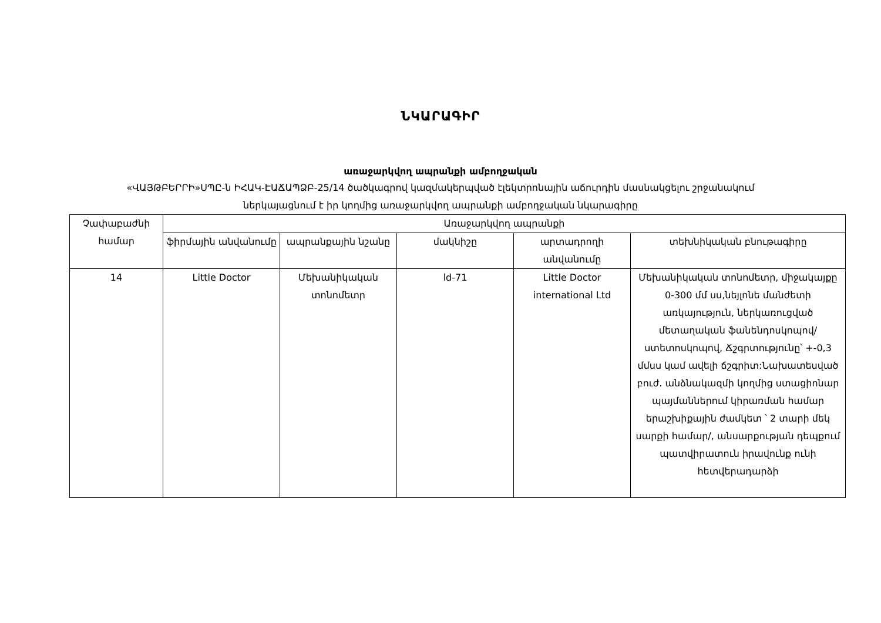ՆԿԱՐԱԳԻՐ
առաջարկվող ապրանքի ամբողջական
«ՎԱՅԹԲԵՐՐԻ»ՍՊԸ-ն ԻՀԱԿ-ԷԱՃԱՊՁԲ-25/14 ծածկագրով կազմակերպված էլեկտրոնային աճուրդին մասնակցելու շրջանակում
ներկայացնում է իր կողմից առաջարկվող ապրանքի ամբողջական նկարագիրը
| Չափաբաժնի համար | Առաջարկվող ապրանքի | | | | |
| --- | --- | --- | --- | --- | --- |
| | ֆիրմային անվանումը | ապրանքային նշանը | մակնիշը | արտադրողի անվանումը | տեխնիկական բնութագիրը |
| 14 | Little Doctor | Մեխանիկական տոնոմետր | ld-71 | Little Doctor international Ltd | Մեխանիկական տոնոմետր, միջակայքը 0-300 մմ սս,նեյլոնե մանժետի առկայություն, ներկառուցված մետաղական ֆանենդոսկոպով/ ստետոսկոպով, Ճշգրտությունը՝ +-0,3 մմսս կամ ավելի ճշգրիտ:Նախատեսված բուժ. անձնակազմի կողմից ստացիոնար պայմաններում կիրառման համար երաշխիքային ժամկետ ՝ 2 տարի մեկ սարքի համար/, անսարքության դեպքում պատվիրատուն իրավունք ունի հետվերադարձի |